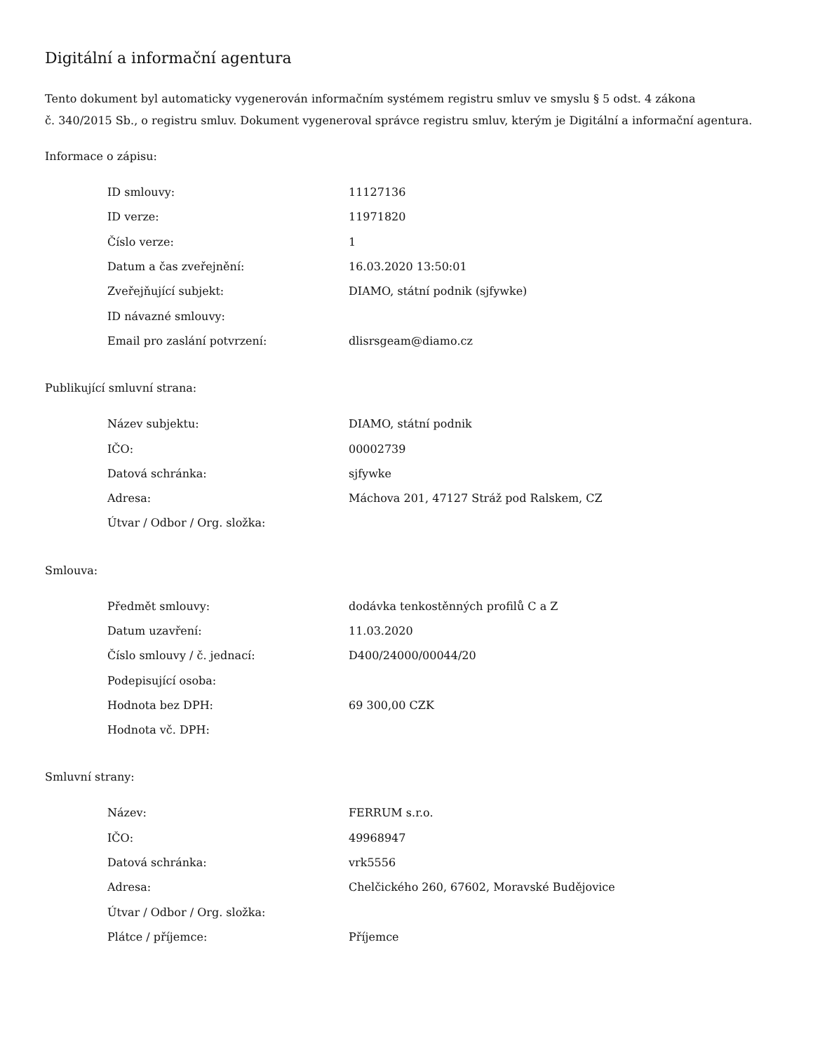Digitální a informační agentura
Tento dokument byl automaticky vygenerován informačním systémem registru smluv ve smyslu § 5 odst. 4 zákona
č. 340/2015 Sb., o registru smluv. Dokument vygeneroval správce registru smluv, kterým je Digitální a informační agentura.
Informace o zápisu:
| ID smlouvy: | 11127136 |
| ID verze: | 11971820 |
| Číslo verze: | 1 |
| Datum a čas zveřejnění: | 16.03.2020 13:50:01 |
| Zveřejňující subjekt: | DIAMO, státní podnik (sjfywke) |
| ID návazné smlouvy: | |
| Email pro zaslání potvrzení: | dlisrsgeam@diamo.cz |
Publikující smluvní strana:
| Název subjektu: | DIAMO, státní podnik |
| IČO: | 00002739 |
| Datová schránka: | sjfywke |
| Adresa: | Máchova 201, 47127 Stráž pod Ralskem, CZ |
| Útvar / Odbor / Org. složka: | |
Smlouva:
| Předmět smlouvy: | dodávka tenkostěnných profilů C a Z |
| Datum uzavření: | 11.03.2020 |
| Číslo smlouvy / č. jednací: | D400/24000/00044/20 |
| Podepisující osoba: | |
| Hodnota bez DPH: | 69 300,00 CZK |
| Hodnota vč. DPH: | |
Smluvní strany:
| Název: | FERRUM s.r.o. |
| IČO: | 49968947 |
| Datová schránka: | vrk5556 |
| Adresa: | Chelčického 260, 67602, Moravské Budějovice |
| Útvar / Odbor / Org. složka: | |
| Plátce / příjemce: | Příjemce |